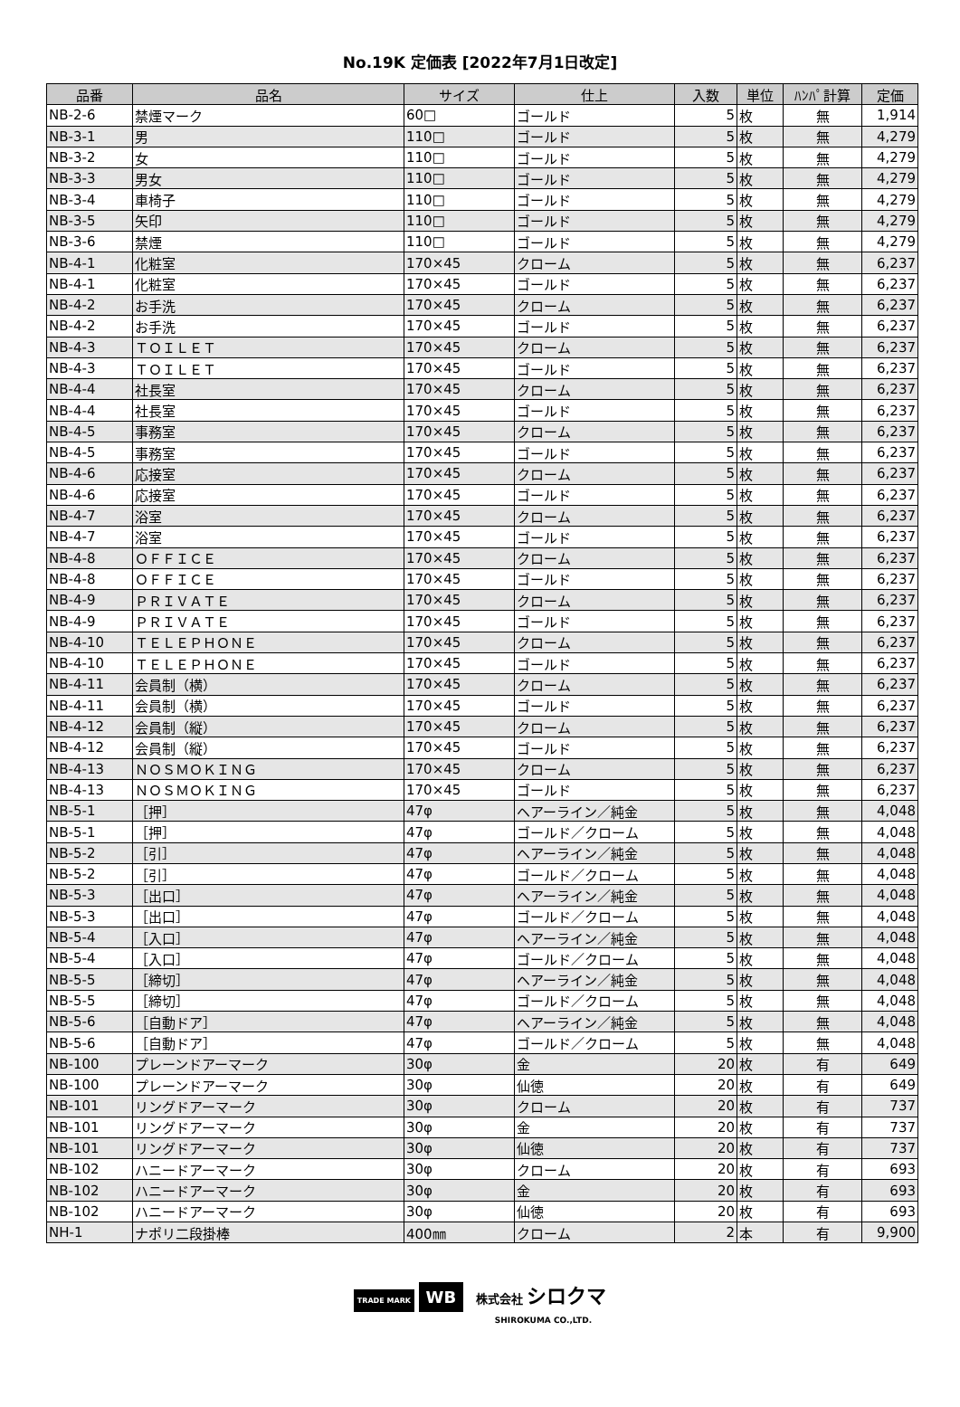No.19K 定価表 [2022年7月1日改定]
| 品番 | 品名 | サイズ | 仕上 | 入数 | 単位 | ﾊﾝﾊﾟ計算 | 定価 |
| --- | --- | --- | --- | --- | --- | --- | --- |
| NB-2-6 | 禁煙マーク | 60□ | ゴールド | 5 | 枚 | 無 | 1,914 |
| NB-3-1 | 男 | 110□ | ゴールド | 5 | 枚 | 無 | 4,279 |
| NB-3-2 | 女 | 110□ | ゴールド | 5 | 枚 | 無 | 4,279 |
| NB-3-3 | 男女 | 110□ | ゴールド | 5 | 枚 | 無 | 4,279 |
| NB-3-4 | 車椅子 | 110□ | ゴールド | 5 | 枚 | 無 | 4,279 |
| NB-3-5 | 矢印 | 110□ | ゴールド | 5 | 枚 | 無 | 4,279 |
| NB-3-6 | 禁煙 | 110□ | ゴールド | 5 | 枚 | 無 | 4,279 |
| NB-4-1 | 化粧室 | 170×45 | クローム | 5 | 枚 | 無 | 6,237 |
| NB-4-1 | 化粧室 | 170×45 | ゴールド | 5 | 枚 | 無 | 6,237 |
| NB-4-2 | お手洗 | 170×45 | クローム | 5 | 枚 | 無 | 6,237 |
| NB-4-2 | お手洗 | 170×45 | ゴールド | 5 | 枚 | 無 | 6,237 |
| NB-4-3 | ＴＯＩＬＥＴ | 170×45 | クローム | 5 | 枚 | 無 | 6,237 |
| NB-4-3 | ＴＯＩＬＥＴ | 170×45 | ゴールド | 5 | 枚 | 無 | 6,237 |
| NB-4-4 | 社長室 | 170×45 | クローム | 5 | 枚 | 無 | 6,237 |
| NB-4-4 | 社長室 | 170×45 | ゴールド | 5 | 枚 | 無 | 6,237 |
| NB-4-5 | 事務室 | 170×45 | クローム | 5 | 枚 | 無 | 6,237 |
| NB-4-5 | 事務室 | 170×45 | ゴールド | 5 | 枚 | 無 | 6,237 |
| NB-4-6 | 応接室 | 170×45 | クローム | 5 | 枚 | 無 | 6,237 |
| NB-4-6 | 応接室 | 170×45 | ゴールド | 5 | 枚 | 無 | 6,237 |
| NB-4-7 | 浴室 | 170×45 | クローム | 5 | 枚 | 無 | 6,237 |
| NB-4-7 | 浴室 | 170×45 | ゴールド | 5 | 枚 | 無 | 6,237 |
| NB-4-8 | ＯＦＦＩＣＥ | 170×45 | クローム | 5 | 枚 | 無 | 6,237 |
| NB-4-8 | ＯＦＦＩＣＥ | 170×45 | ゴールド | 5 | 枚 | 無 | 6,237 |
| NB-4-9 | ＰＲＩＶＡＴＥ | 170×45 | クローム | 5 | 枚 | 無 | 6,237 |
| NB-4-9 | ＰＲＩＶＡＴＥ | 170×45 | ゴールド | 5 | 枚 | 無 | 6,237 |
| NB-4-10 | ＴＥＬＥＰＨＯＮＥ | 170×45 | クローム | 5 | 枚 | 無 | 6,237 |
| NB-4-10 | ＴＥＬＥＰＨＯＮＥ | 170×45 | ゴールド | 5 | 枚 | 無 | 6,237 |
| NB-4-11 | 会員制（横） | 170×45 | クローム | 5 | 枚 | 無 | 6,237 |
| NB-4-11 | 会員制（横） | 170×45 | ゴールド | 5 | 枚 | 無 | 6,237 |
| NB-4-12 | 会員制（縦） | 170×45 | クローム | 5 | 枚 | 無 | 6,237 |
| NB-4-12 | 会員制（縦） | 170×45 | ゴールド | 5 | 枚 | 無 | 6,237 |
| NB-4-13 | ＮＯＳＭＯＫＩＮＧ | 170×45 | クローム | 5 | 枚 | 無 | 6,237 |
| NB-4-13 | ＮＯＳＭＯＫＩＮＧ | 170×45 | ゴールド | 5 | 枚 | 無 | 6,237 |
| NB-5-1 | ［押］ | 47φ | ヘアーライン／純金 | 5 | 枚 | 無 | 4,048 |
| NB-5-1 | ［押］ | 47φ | ゴールド／クローム | 5 | 枚 | 無 | 4,048 |
| NB-5-2 | ［引］ | 47φ | ヘアーライン／純金 | 5 | 枚 | 無 | 4,048 |
| NB-5-2 | ［引］ | 47φ | ゴールド／クローム | 5 | 枚 | 無 | 4,048 |
| NB-5-3 | ［出口］ | 47φ | ヘアーライン／純金 | 5 | 枚 | 無 | 4,048 |
| NB-5-3 | ［出口］ | 47φ | ゴールド／クローム | 5 | 枚 | 無 | 4,048 |
| NB-5-4 | ［入口］ | 47φ | ヘアーライン／純金 | 5 | 枚 | 無 | 4,048 |
| NB-5-4 | ［入口］ | 47φ | ゴールド／クローム | 5 | 枚 | 無 | 4,048 |
| NB-5-5 | ［締切］ | 47φ | ヘアーライン／純金 | 5 | 枚 | 無 | 4,048 |
| NB-5-5 | ［締切］ | 47φ | ゴールド／クローム | 5 | 枚 | 無 | 4,048 |
| NB-5-6 | ［自動ドア］ | 47φ | ヘアーライン／純金 | 5 | 枚 | 無 | 4,048 |
| NB-5-6 | ［自動ドア］ | 47φ | ゴールド／クローム | 5 | 枚 | 無 | 4,048 |
| NB-100 | プレーンドアーマーク | 30φ | 金 | 20 | 枚 | 有 | 649 |
| NB-100 | プレーンドアーマーク | 30φ | 仙徳 | 20 | 枚 | 有 | 649 |
| NB-101 | リングドアーマーク | 30φ | クローム | 20 | 枚 | 有 | 737 |
| NB-101 | リングドアーマーク | 30φ | 金 | 20 | 枚 | 有 | 737 |
| NB-101 | リングドアーマーク | 30φ | 仙徳 | 20 | 枚 | 有 | 737 |
| NB-102 | ハニードアーマーク | 30φ | クローム | 20 | 枚 | 有 | 693 |
| NB-102 | ハニードアーマーク | 30φ | 金 | 20 | 枚 | 有 | 693 |
| NB-102 | ハニードアーマーク | 30φ | 仙徳 | 20 | 枚 | 有 | 693 |
| NH-1 | ナポリ二段掛棒 | 400㎜ | クローム | 2 | 本 | 有 | 9,900 |
TRADE MARK WB 株式会社 シロクマ
SHIROKUMA CO.,LTD.